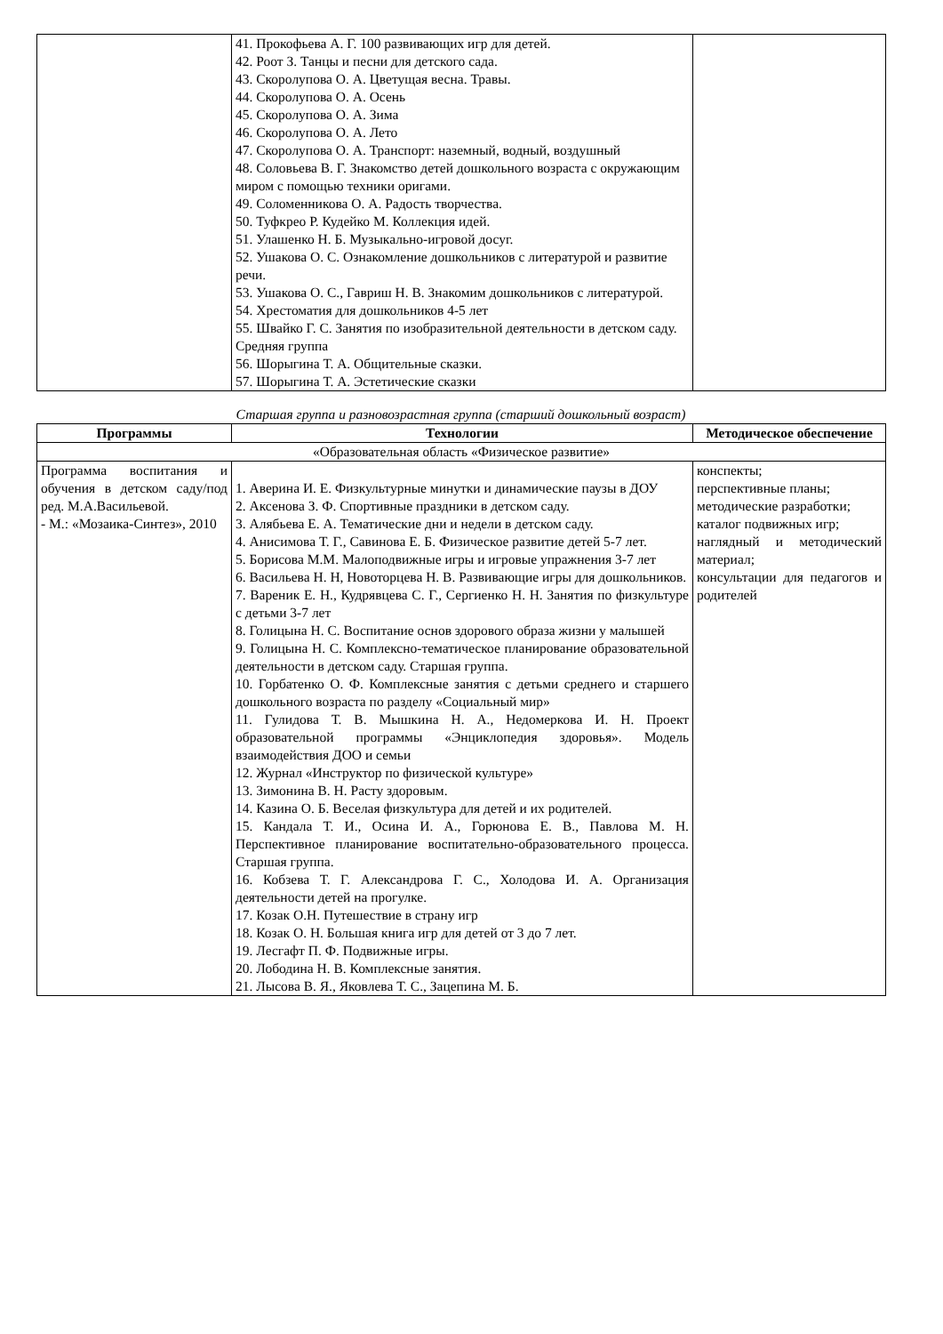| | 41. Прокофьева А. Г. 100 развивающих игр для детей. 42. Роот З. Танцы и песни для детского сада. 43. Скоролупова О. А. Цветущая весна. Травы. 44. Скоролупова О. А. Осень 45. Скоролупова О. А. Зима 46. Скоролупова О. А. Лето 47. Скоролупова О. А. Транспорт: наземный, водный, воздушный 48. Соловьева В. Г. Знакомство детей дошкольного возраста с окружающим миром с помощью техники оригами. 49. Соломенникова О. А. Радость творчества. 50. Туфкрео Р. Кудейко М. Коллекция идей. 51. Улашенко Н. Б. Музыкально-игровой досуг. 52. Ушакова О. С. Ознакомление дошкольников с литературой и развитие речи. 53. Ушакова О. С., Гавриш Н. В. Знакомим дошкольников с литературой. 54. Хрестоматия для дошкольников 4-5 лет 55. Швайко Г. С. Занятия по изобразительной деятельности в детском саду. Средняя группа 56. Шорыгина Т. А. Общительные сказки. 57. Шорыгина Т. А. Эстетические сказки | |
Старшая группа и разновозрастная группа (старший дошкольный возраст)
| Программы | Технологии | Методическое обеспечение |
| --- | --- | --- |
| «Образовательная область «Физическое развитие» | | |
| Программа воспитания и обучения в детском саду/под ред. М.А.Васильевой. - М.: «Мозаика-Синтез», 2010 | 1. Аверина И. Е. Физкультурные минутки и динамические паузы в ДОУ 2. Аксенова З. Ф. Спортивные праздники в детском саду. 3. Алябьева Е. А. Тематические дни и недели в детском саду. 4. Анисимова Т. Г., Савинова Е. Б. Физическое развитие детей 5-7 лет. 5. Борисова М.М. Малоподвижные игры и игровые упражнения 3-7 лет 6. Васильева Н. Н, Новоторцева Н. В. Развивающие игры для дошкольников. 7. Вареник Е. Н., Кудрявцева С. Г., Сергиенко Н. Н. Занятия по физкультуре с детьми 3-7 лет 8. Голицына Н. С. Воспитание основ здорового образа жизни у малышей 9. Голицына Н. С. Комплексно-тематическое планирование образовательной деятельности в детском саду. Старшая группа. 10. Горбатенко О. Ф. Комплексные занятия с детьми среднего и старшего дошкольного возраста по разделу «Социальный мир» 11. Гулидова Т. В. Мышкина Н. А., Недомеркова И. Н. Проект образовательной программы «Энциклопедия здоровья». Модель взаимодействия ДОО и семьи 12. Журнал «Инструктор по физической культуре» 13. Зимонина В. Н. Расту здоровым. 14. Казина О. Б. Веселая физкультура для детей и их родителей. 15. Кандала Т. И., Осина И. А., Горюнова Е. В., Павлова М. Н. Перспективное планирование воспитательно-образовательного процесса. Старшая группа. 16. Кобзева Т. Г. Александрова Г. С., Холодова И. А. Организация деятельности детей на прогулке. 17. Козак О.Н. Путешествие в страну игр 18. Козак О. Н. Большая книга игр для детей от 3 до 7 лет. 19. Лесгафт П. Ф. Подвижные игры. 20. Лободина Н. В. Комплексные занятия. 21. Лысова В. Я., Яковлева Т. С., Зацепина М. Б. | конспекты; перспективные планы; методические разработки; каталог подвижных игр; наглядный и методический материал; консультации для педагогов и родителей |